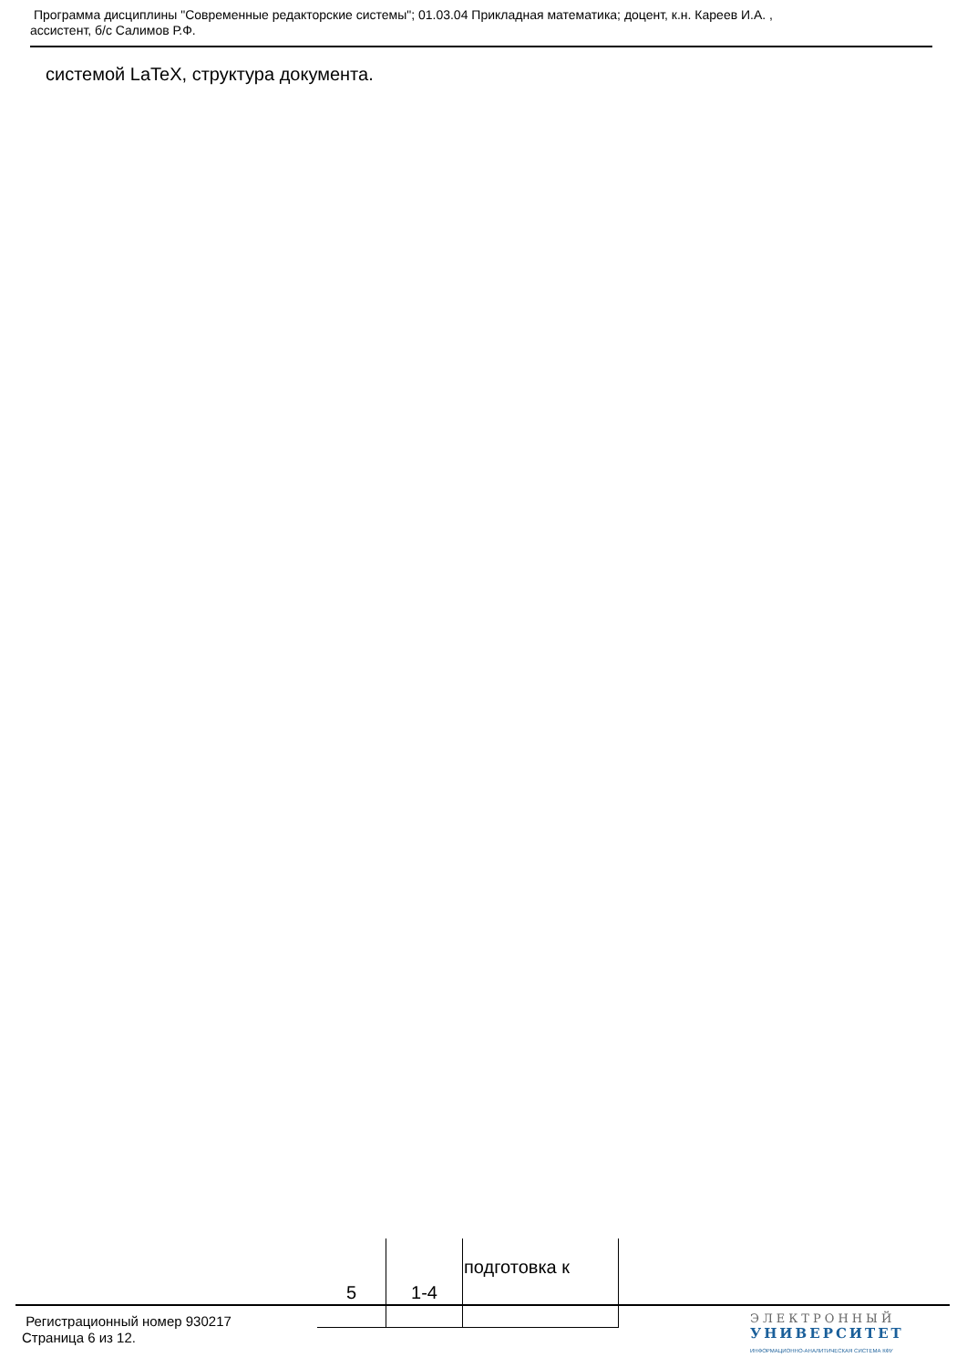Программа дисциплины "Современные редакторские системы"; 01.03.04 Прикладная математика; доцент, к.н. Кареев И.А. ,
ассистент, б/с Салимов Р.Ф.
системой LaTeX, структура документа.
| 5 | 1-4 | подготовка к |
Регистрационный номер 930217
Страница 6 из 12.
ЭЛЕКТРОННЫЙ
УНИВЕРСИТЕТ
ИНФОРМАЦИОННО-АНАЛИТИЧЕСКАЯ СИСТЕМА КФУ